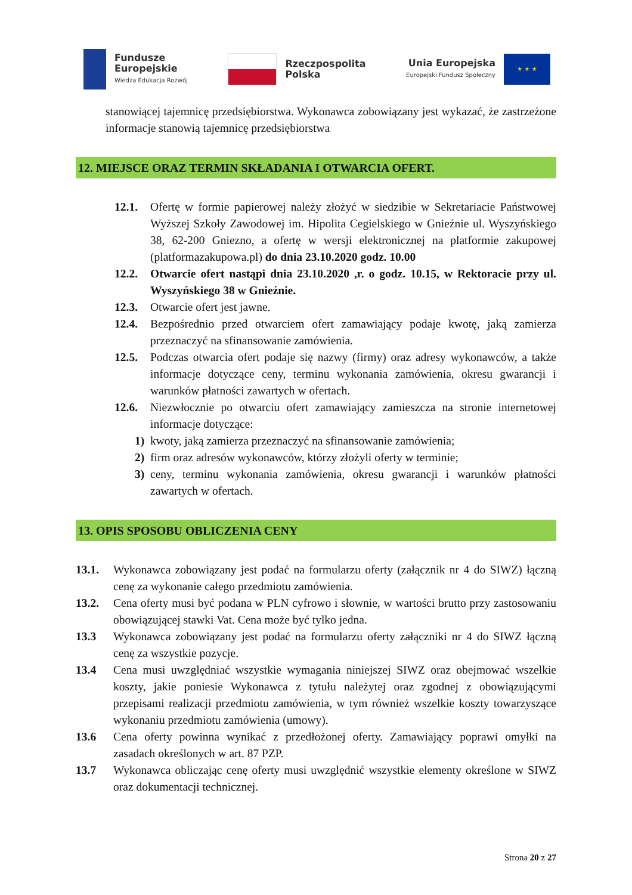Fundusze
Europejskie
Wiedza Edukacja Rozwój
Rzeczpospolita
Polska
Unia Europejska
Europejski Fundusz Społeczny
★ ★ ★
stanowiącej tajemnicę przedsiębiorstwa. Wykonawca zobowiązany jest wykazać, że zastrzeżone informacje stanowią tajemnicę przedsiębiorstwa
12. MIEJSCE ORAZ TERMIN SKŁADANIA I OTWARCIA OFERT.
12.1. Ofertę w formie papierowej należy złożyć w siedzibie w Sekretariacie Państwowej Wyższej Szkoły Zawodowej im. Hipolita Cegielskiego w Gnieźnie ul. Wyszyńskiego 38, 62-200 Gniezno, a ofertę w wersji elektronicznej na platformie zakupowej (platformazakupowa.pl) do dnia 23.10.2020 godz. 10.00
12.2. Otwarcie ofert nastąpi dnia 23.10.2020 ,r. o godz. 10.15, w Rektoracie przy ul. Wyszyńskiego 38 w Gnieźnie.
12.3. Otwarcie ofert jest jawne.
12.4. Bezpośrednio przed otwarciem ofert zamawiający podaje kwotę, jaką zamierza przeznaczyć na sfinansowanie zamówienia.
12.5. Podczas otwarcia ofert podaje się nazwy (firmy) oraz adresy wykonawców, a także informacje dotyczące ceny, terminu wykonania zamówienia, okresu gwarancji i warunków płatności zawartych w ofertach.
12.6. Niezwłocznie po otwarciu ofert zamawiający zamieszcza na stronie internetowej informacje dotyczące:
1) kwoty, jaką zamierza przeznaczyć na sfinansowanie zamówienia;
2) firm oraz adresów wykonawców, którzy złożyli oferty w terminie;
3) ceny, terminu wykonania zamówienia, okresu gwarancji i warunków płatności zawartych w ofertach.
13. OPIS SPOSOBU OBLICZENIA CENY
13.1. Wykonawca zobowiązany jest podać na formularzu oferty (załącznik nr 4 do SIWZ) łączną cenę za wykonanie całego przedmiotu zamówienia.
13.2. Cena oferty musi być podana w PLN cyfrowo i słownie, w wartości brutto przy zastosowaniu obowiązującej stawki Vat. Cena może być tylko jedna.
13.3 Wykonawca zobowiązany jest podać na formularzu oferty załączniki nr 4 do SIWZ łączną cenę za wszystkie pozycje.
13.4 Cena musi uwzględniać wszystkie wymagania niniejszej SIWZ oraz obejmować wszelkie koszty, jakie poniesie Wykonawca z tytułu należytej oraz zgodnej z obowiązującymi przepisami realizacji przedmiotu zamówienia, w tym również wszelkie koszty towarzyszące wykonaniu przedmiotu zamówienia (umowy).
13.6 Cena oferty powinna wynikać z przedłożonej oferty. Zamawiający poprawi omyłki na zasadach określonych w art. 87 PZP.
13.7 Wykonawca obliczając cenę oferty musi uwzględnić wszystkie elementy określone w SIWZ oraz dokumentacji technicznej.
Strona 20 z 27